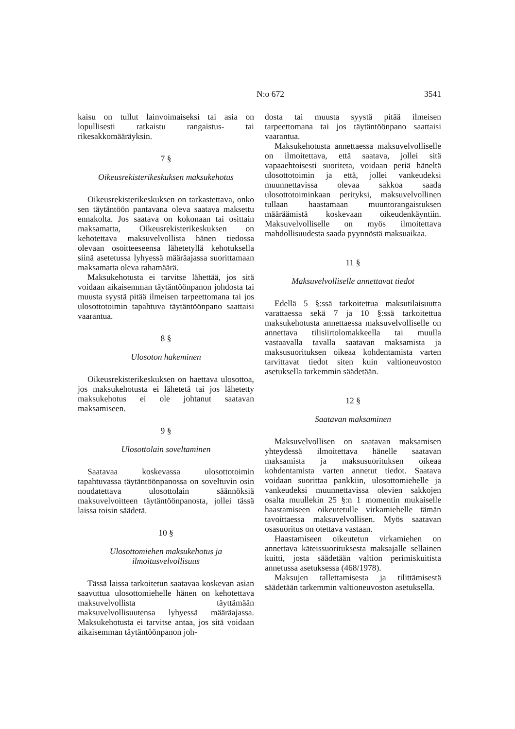N:o 672 3541
kaisu on tullut lainvoimaiseksi tai asia on lopullisesti ratkaistu rangaistus- tai rikesakkomääräyksin.
7 §
Oikeusrekisterikeskuksen maksukehotus
Oikeusrekisterikeskuksen on tarkastettava, onko sen täytäntöön pantavana oleva saatava maksettu ennakolta. Jos saatava on kokonaan tai osittain maksamatta, Oikeusrekisterikeskuksen on kehotettava maksuvelvollista hänen tiedossa olevaan osoitteeseensa lähetetyllä kehotuksella siinä asetetussa lyhyessä määräajassa suorittamaan maksamatta oleva rahamäärä.
Maksukehotusta ei tarvitse lähettää, jos sitä voidaan aikaisemman täytäntöönpanon johdosta tai muusta syystä pitää ilmeisen tarpeettomana tai jos ulosottotoimin tapahtuva täytäntöönpano saattaisi vaarantua.
8 §
Ulosoton hakeminen
Oikeusrekisterikeskuksen on haettava ulosottoa, jos maksukehotusta ei lähetetä tai jos lähetetty maksukehotus ei ole johtanut saatavan maksamiseen.
9 §
Ulosottolain soveltaminen
Saatavaa koskevassa ulosottotoimin tapahtuvassa täytäntöönpanossa on soveltuvin osin noudatettava ulosottolain säännöksiä maksuvelvoitteen täytäntöönpanosta, jollei tässä laissa toisin säädetä.
10 §
Ulosottomiehen maksukehotus ja ilmoitusvelvollisuus
Tässä laissa tarkoitetun saatavaa koskevan asian saavuttua ulosottomiehelle hänen on kehotettava maksuvelvollista täyttämään maksuvelvollisuutensa lyhyessä määräajassa. Maksukehotusta ei tarvitse antaa, jos sitä voidaan aikaisemman täytäntöönpanon joh-
dosta tai muusta syystä pitää ilmeisen tarpeettomana tai jos täytäntöönpano saattaisi vaarantua.
Maksukehotusta annettaessa maksuvelvolliselle on ilmoitettava, että saatava, jollei sitä vapaaehtoisesti suoriteta, voidaan periä häneltä ulosottotoimin ja että, jollei vankeudeksi muunnettavissa olevaa sakkoa saada ulosottotoiminkaan perityksi, maksuvelvollinen tullaan haastamaan muuntorangaistuksen määräämistä koskevaan oikeudenkäyntiin. Maksuvelvolliselle on myös ilmoitettava mahdollisuudesta saada pyynnöstä maksuaikaa.
11 §
Maksuvelvolliselle annettavat tiedot
Edellä 5 §:ssä tarkoitettua maksutilaisuutta varattaessa sekä 7 ja 10 §:ssä tarkoitettua maksukehotusta annettaessa maksuvelvolliselle on annettava tilisiirtolomakkeella tai muulla vastaavalla tavalla saatavan maksamista ja maksusuorituksen oikeaa kohdentamista varten tarvittavat tiedot siten kuin valtioneuvoston asetuksella tarkemmin säädetään.
12 §
Saatavan maksaminen
Maksuvelvollisen on saatavan maksamisen yhteydessä ilmoitettava hänelle saatavan maksamista ja maksusuorituksen oikeaa kohdentamista varten annetut tiedot. Saatava voidaan suorittaa pankkiin, ulosottomiehelle ja vankeudeksi muunnettavissa olevien sakkojen osalta muullekin 25 §:n 1 momentin mukaiselle haastamiseen oikeutetulle virkamiehelle tämän tavoittaessa maksuvelvollisen. Myös saatavan osasuoritus on otettava vastaan.
Haastamiseen oikeutetun virkamiehen on annettava käteissuorituksesta maksajalle sellainen kuitti, josta säädetään valtion perimiskuitista annetussa asetuksessa (468/1978).
Maksujen tallettamisesta ja tilittämisestä säädetään tarkemmin valtioneuvoston asetuksella.